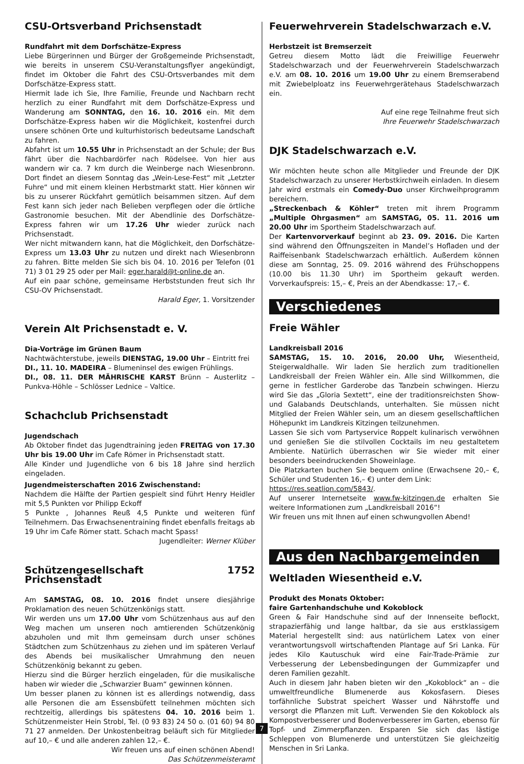CSU-Ortsverband Prichsenstadt
Rundfahrt mit dem Dorfschätze-Express
Liebe Bürgerinnen und Bürger der Großgemeinde Prichsenstadt, wie bereits in unserem CSU-Veranstaltungsflyer angekündigt, findet im Oktober die Fahrt des CSU-Ortsverbandes mit dem Dorfschätze-Express statt.
Hiermit lade ich Sie, Ihre Familie, Freunde und Nachbarn recht herzlich zu einer Rundfahrt mit dem Dorfschätze-Express und Wanderung am SONNTAG, den 16. 10. 2016 ein. Mit dem Dorfschätze-Express haben wir die Möglichkeit, kostenfrei durch unsere schönen Orte und kulturhistorisch bedeutsame Landschaft zu fahren.
Abfahrt ist um 10.55 Uhr in Prichsenstadt an der Schule; der Bus fährt über die Nachbardörfer nach Rödelsee. Von hier aus wandern wir ca. 7 km durch die Weinberge nach Wiesenbronn. Dort findet an diesem Sonntag das „Wein-Lese-Fest“ mit „Letzter Fuhre“ und mit einem kleinen Herbstmarkt statt. Hier können wir bis zu unserer Rückfahrt gemütlich beisammen sitzen. Auf dem Fest kann sich jeder nach Belieben verpflegen oder die örtliche Gastronomie besuchen. Mit der Abendlinie des Dorfschätze-Express fahren wir um 17.26 Uhr wieder zurück nach Prichsenstadt.
Wer nicht mitwandern kann, hat die Möglichkeit, den Dorfschätze-Express um 13.03 Uhr zu nutzen und direkt nach Wiesenbronn zu fahren. Bitte melden Sie sich bis 04. 10. 2016 per Telefon (01 71) 3 01 29 25 oder per Mail: eger.harald@t-online.de an.
Auf ein paar schöne, gemeinsame Herbststunden freut sich Ihr CSU-OV Prichsenstadt.
Harald Eger, 1. Vorsitzender
Verein Alt Prichsenstadt e. V.
Dia-Vorträge im Grünen Baum
Nachtwächterstube, jeweils DIENSTAG, 19.00 Uhr – Eintritt frei
DI., 11. 10. MADEIRA – Blumeninsel des ewigen Frühlings.
DI., 08. 11. DER MÄHRISCHE KARST Brünn – Austerlitz – Punkva-Höhle – Schlösser Lednice – Valtice.
Schachclub Prichsenstadt
Jugendschach
Ab Oktober findet das Jugendtraining jeden FREITAG von 17.30 Uhr bis 19.00 Uhr im Cafe Römer in Prichsenstadt statt.
Alle Kinder und Jugendliche von 6 bis 18 Jahre sind herzlich eingeladen.
Jugendmeisterschaften 2016 Zwischenstand:
Nachdem die Hälfte der Partien gespielt sind führt Henry Heidler mit 5,5 Punkten vor Philipp Eckoff
5 Punkte , Johannes Reuß 4,5 Punkte und weiteren fünf Teilnehmern. Das Erwachsenentraining findet ebenfalls freitags ab 19 Uhr im Cafe Römer statt. Schach macht Spass!
Jugendleiter: Werner Klüber
Schützengesellschaft 1752 Prichsenstadt
Am SAMSTAG, 08. 10. 2016 findet unsere diesjährige Proklamation des neuen Schützenkönigs statt.
Wir werden uns um 17.00 Uhr vom Schützenhaus aus auf den Weg machen um unseren noch amtierenden Schützenkönig abzuholen und mit Ihm gemeinsam durch unser schönes Städtchen zum Schützenhaus zu ziehen und im späteren Verlauf des Abends bei musikalischer Umrahmung den neuen Schützenkönig bekannt zu geben.
Hierzu sind die Bürger herzlich eingeladen, für die musikalische haben wir wieder die „Schwarzier Buam“ gewinnen können.
Um besser planen zu können ist es allerdings notwendig, dass alle Personen die am Essensbüfett teilnehmen möchten sich rechtzeitig, allerdings bis spätestens 04. 10. 2016 beim 1. Schützenmeister Hein Strobl, Tel. (0 93 83) 24 50 o. (01 60) 94 80 71 27 anmelden. Der Unkostenbeitrag beläuft sich für Mitglieder auf 10,– € und alle anderen zahlen 12,– €.
Wir freuen uns auf einen schönen Abend!
Das Schützenmeisteramt
Feuerwehrverein Stadelschwarzach e.V.
Herbstzeit ist Bremserzeit
Getreu diesem Motto lädt die Freiwillige Feuerwehr Stadelschwarzach und der Feuerwehrverein Stadelschwarzach e.V. am 08. 10. 2016 um 19.00 Uhr zu einem Bremserabend mit Zwiebelploatz ins Feuerwehrgerätehaus Stadelschwarzach ein.
Auf eine rege Teilnahme freut sich
Ihre Feuerwehr Stadelschwarzach
DJK Stadelschwarzach e.V.
Wir möchten heute schon alle Mitglieder und Freunde der DJK Stadelschwarzach zu unserer Herbstkirchweih einladen. In diesem Jahr wird erstmals ein Comedy-Duo unser Kirchweihprogramm bereichern.
„Streckenbach & Köhler“ treten mit ihrem Programm „Multiple Ohrgasmen“ am SAMSTAG, 05. 11. 2016 um 20.00 Uhr im Sportheim Stadelschwarzach auf.
Der Kartenvorverkauf beginnt ab 23. 09. 2016. Die Karten sind während den Öffnungszeiten in Mandel’s Hofladen und der Raiffeisenbank Stadelschwarzach erhältlich. Außerdem können diese am Sonntag, 25. 09. 2016 während des Frühschoppens (10.00 bis 11.30 Uhr) im Sportheim gekauft werden. Vorverkaufspreis: 15,– €, Preis an der Abendkasse: 17,– €.
Verschiedenes
Freie Wähler
Landkreisball 2016
SAMSTAG, 15. 10. 2016, 20.00 Uhr, Wiesentheid, Steigerwaldhalle. Wir laden Sie herzlich zum traditionellen Landkreisball der Freien Wähler ein. Alle sind Willkommen, die gerne in festlicher Garderobe das Tanzbein schwingen. Hierzu wird Sie das „Gloria Sextett“, eine der traditionsreichsten Show- und Galabands Deutschlands, unterhalten. Sie müssen nicht Mitglied der Freien Wähler sein, um an diesem gesellschaftlichen Höhepunkt im Landkreis Kitzingen teilzunehmen.
Lassen Sie sich vom Partyservice Roppelt kulinarisch verwöhnen und genießen Sie die stilvollen Cocktails im neu gestaltetem Ambiente. Natürlich überraschen wir Sie wieder mit einer besonders beeindruckenden Showeinlage.
Die Platzkarten buchen Sie bequem online (Erwachsene 20,– €, Schüler und Studenten 16,– €) unter dem Link:
https://res.seatlion.com/5843/.
Auf unserer Internetseite www.fw-kitzingen.de erhalten Sie weitere Informationen zum „Landkreisball 2016“!
Wir freuen uns mit Ihnen auf einen schwungvollen Abend!
Aus den Nachbargemeinden
Weltladen Wiesentheid e.V.
Produkt des Monats Oktober:
faire Gartenhandschuhe und Kokoblock
Green & Fair Handschuhe sind auf der Innenseite beflockt, strapazierfähig und lange haltbar, da sie aus erstklassigem Material hergestellt sind: aus natürlichem Latex von einer verantwortungsvoll wirtschaftenden Plantage auf Sri Lanka. Für jedes Kilo Kautuschuk wird eine Fair-Trade-Prämie zur Verbesserung der Lebensbedingungen der Gummizapfer und deren Familien gezahlt.
Auch in diesem Jahr haben bieten wir den „Kokoblock“ an – die umweltfreundliche Blumenerde aus Kokosfasern. Dieses torfähnliche Substrat speichert Wasser und Nährstoffe und versorgt die Pflanzen mit Luft. Verwenden Sie den Kokoblock als Kompostverbesserer und Bodenverbesserer im Garten, ebenso für Topf- und Zimmerpflanzen. Ersparen Sie sich das lästige Schleppen von Blumenerde und unterstützen Sie gleichzeitig Menschen in Sri Lanka.
7